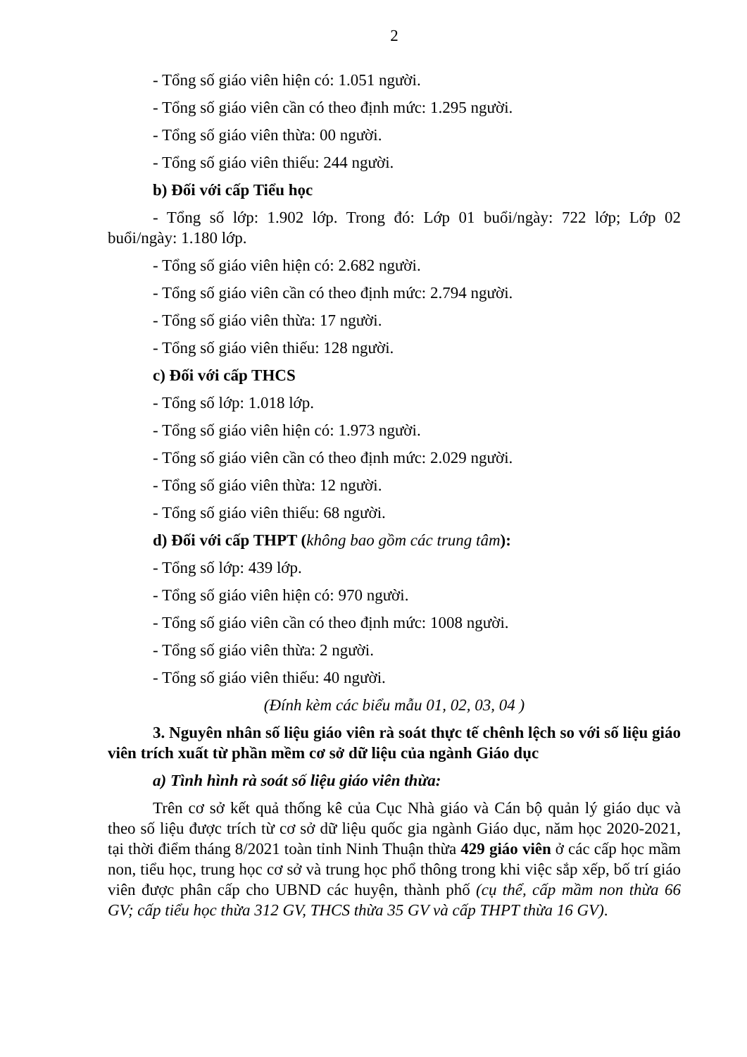2
- Tổng số giáo viên hiện có: 1.051 người.
- Tổng số giáo viên cần có theo định mức: 1.295 người.
- Tổng số giáo viên thừa: 00 người.
- Tổng số giáo viên thiếu: 244 người.
b) Đối với cấp Tiểu học
- Tổng số lớp: 1.902 lớp. Trong đó: Lớp 01 buổi/ngày: 722 lớp; Lớp 02 buổi/ngày: 1.180 lớp.
- Tổng số giáo viên hiện có: 2.682 người.
- Tổng số giáo viên cần có theo định mức: 2.794 người.
- Tổng số giáo viên thừa: 17 người.
- Tổng số giáo viên thiếu: 128 người.
c) Đối với cấp THCS
- Tổng số lớp: 1.018 lớp.
- Tổng số giáo viên hiện có: 1.973 người.
- Tổng số giáo viên cần có theo định mức: 2.029 người.
- Tổng số giáo viên thừa: 12 người.
- Tổng số giáo viên thiếu: 68 người.
d) Đối với cấp THPT (không bao gồm các trung tâm):
- Tổng số lớp: 439 lớp.
- Tổng số giáo viên hiện có: 970 người.
- Tổng số giáo viên cần có theo định mức: 1008 người.
- Tổng số giáo viên thừa: 2 người.
- Tổng số giáo viên thiếu: 40 người.
(Đính kèm các biểu mẫu 01, 02, 03, 04 )
3. Nguyên nhân số liệu giáo viên rà soát thực tế chênh lệch so với số liệu giáo viên trích xuất từ phần mềm cơ sở dữ liệu của ngành Giáo dục
a) Tình hình rà soát số liệu giáo viên thừa:
Trên cơ sở kết quả thống kê của Cục Nhà giáo và Cán bộ quản lý giáo dục và theo số liệu được trích từ cơ sở dữ liệu quốc gia ngành Giáo dục, năm học 2020-2021, tại thời điểm tháng 8/2021 toàn tỉnh Ninh Thuận thừa 429 giáo viên ở các cấp học mầm non, tiểu học, trung học cơ sở và trung học phổ thông trong khi việc sắp xếp, bố trí giáo viên được phân cấp cho UBND các huyện, thành phố (cụ thể, cấp mầm non thừa 66 GV; cấp tiểu học thừa 312 GV, THCS thừa 35 GV và cấp THPT thừa 16 GV).